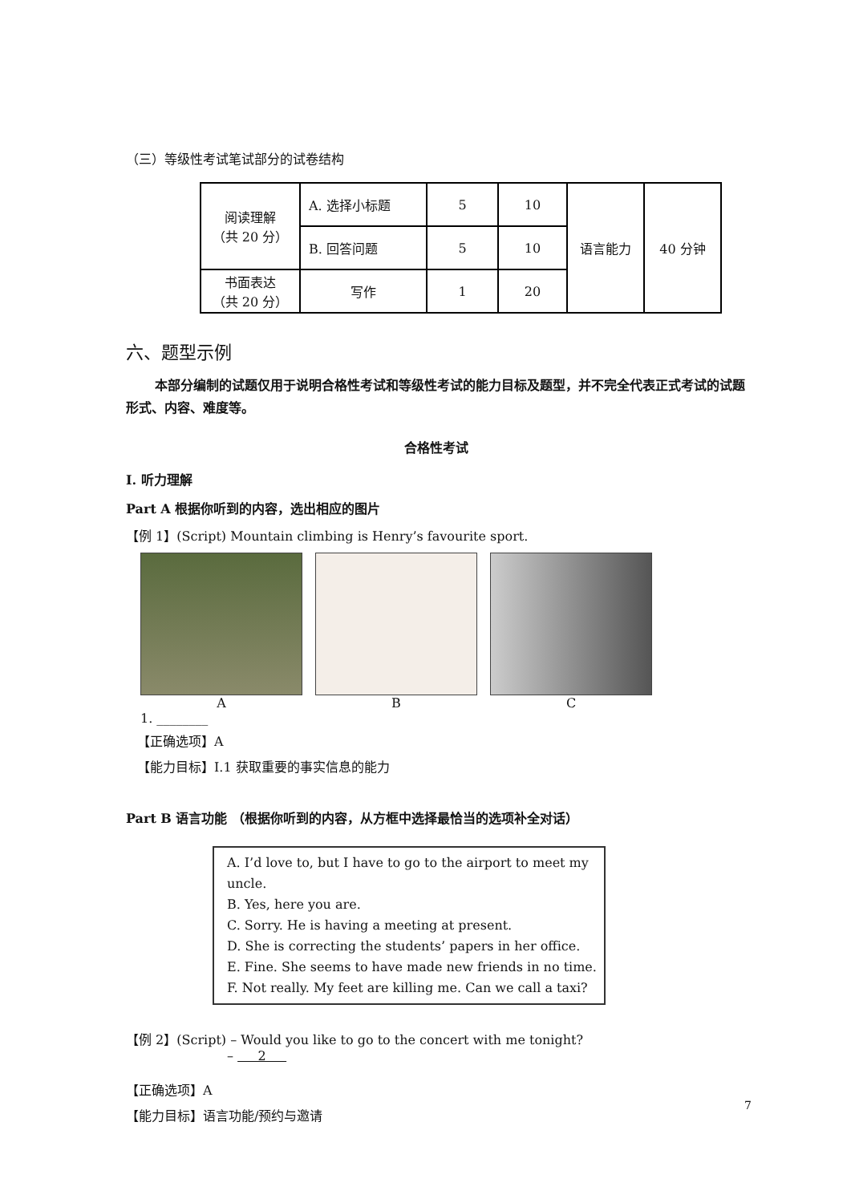（三）等级性考试笔试部分的试卷结构
| 阅读理解 （共 20 分） | A. 选择小标题 | 5 | 10 | 语言能力 | 40 分钟 |
| | B. 回答问题 | 5 | 10 | | |
| 书面表达 （共 20 分） | 写作 | 1 | 20 | | |
六、题型示例
本部分编制的试题仅用于说明合格性考试和等级性考试的能力目标及题型，并不完全代表正式考试的试题形式、内容、难度等。
合格性考试
I. 听力理解
Part A 根据你听到的内容，选出相应的图片
【例 1】(Script) Mountain climbing is Henry’s favourite sport.
A B C
1. ________
【正确选项】A
【能力目标】I.1 获取重要的事实信息的能力
Part B 语言功能 （根据你听到的内容，从方框中选择最恰当的选项补全对话）
A. I’d love to, but I have to go to the airport to meet my uncle.
B. Yes, here you are.
C. Sorry. He is having a meeting at present.
D. She is correcting the students’ papers in her office.
E. Fine. She seems to have made new friends in no time.
F. Not really. My feet are killing me. Can we call a taxi?
【例 2】(Script) – Would you like to go to the concert with me tonight?
– 2
【正确选项】A
【能力目标】语言功能/预约与邀请
7